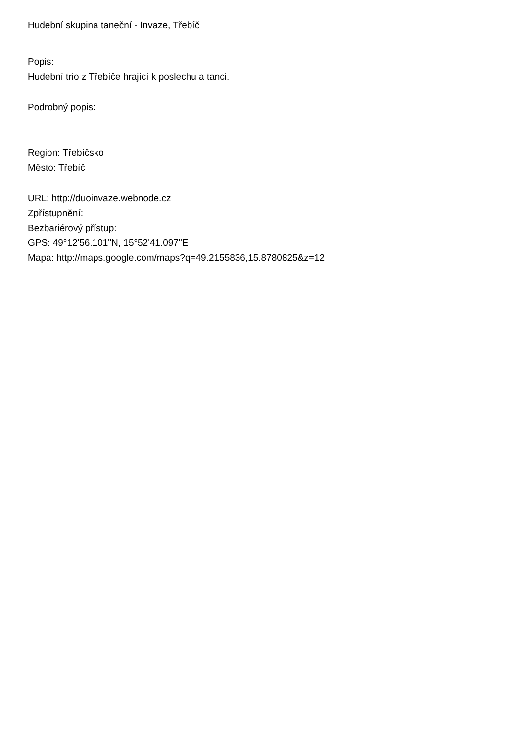Hudební skupina taneční - Invaze, Třebíč
Popis:
Hudební trio z Třebíče hrající k poslechu a tanci.
Podrobný popis:
Region: Třebíčsko
Město: Třebíč
URL: http://duoinvaze.webnode.cz
Zpřístupnění:
Bezbariérový přístup:
GPS: 49°12'56.101"N, 15°52'41.097"E
Mapa: http://maps.google.com/maps?q=49.2155836,15.8780825&z=12